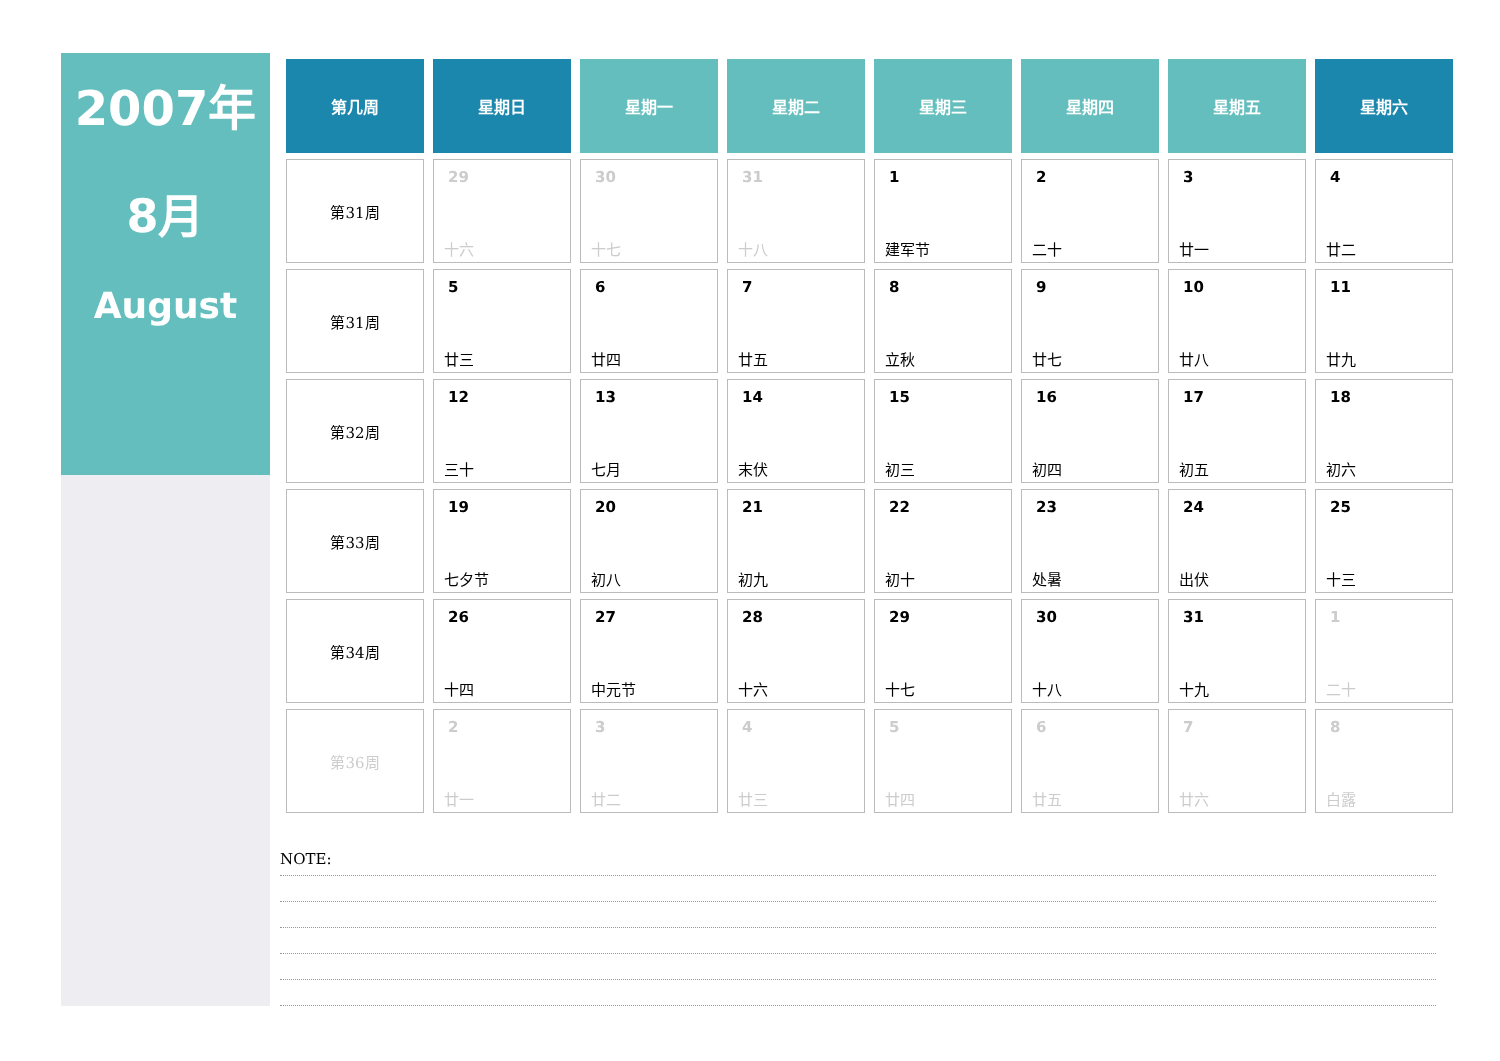2007年
8月
August
| 第几周 | 星期日 | 星期一 | 星期二 | 星期三 | 星期四 | 星期五 | 星期六 |
| --- | --- | --- | --- | --- | --- | --- | --- |
| 第31周 | 29 十六 | 30 十七 | 31 十八 | 1 建军节 | 2 二十 | 3 廿一 | 4 廿二 |
| 第31周 | 5 廿三 | 6 廿四 | 7 廿五 | 8 立秋 | 9 廿七 | 10 廿八 | 11 廿九 |
| 第32周 | 12 三十 | 13 七月 | 14 末伏 | 15 初三 | 16 初四 | 17 初五 | 18 初六 |
| 第33周 | 19 七夕节 | 20 初八 | 21 初九 | 22 初十 | 23 处暑 | 24 出伏 | 25 十三 |
| 第34周 | 26 十四 | 27 中元节 | 28 十六 | 29 十七 | 30 十八 | 31 十九 | 1 二十 |
| 第36周 | 2 廿一 | 3 廿二 | 4 廿三 | 5 廿四 | 6 廿五 | 7 廿六 | 8 白露 |
NOTE: